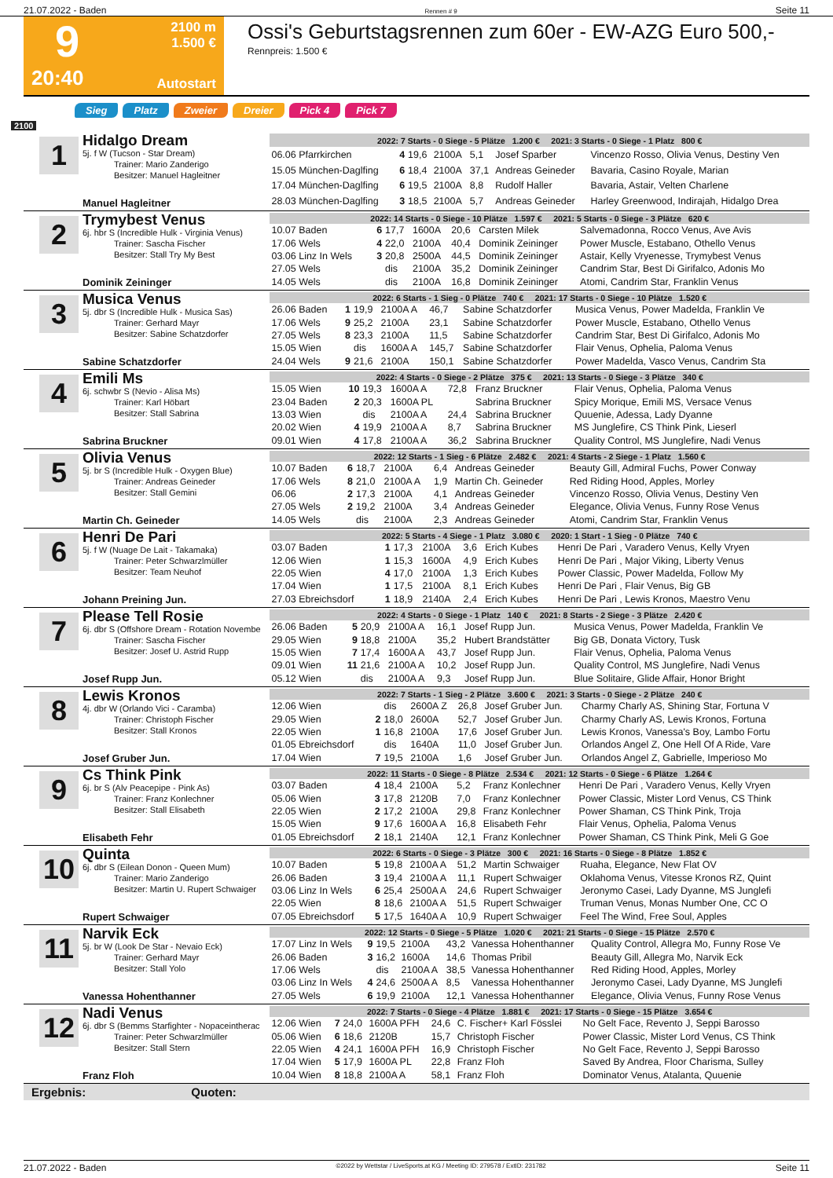21.07.2022 - Baden Rennen # 9 Seite 11
9
2100 m
1.500 €
20:40
Autostart
Ossi's Geburtstagsrennen zum 60er - EW-AZG Euro 500,-
Rennpreis: 1.500 €
Sieg Platz Zweier Dreier Pick 4 Pick 7
2100
1
Hidalgo Dream
5j. f W (Tucson - Star Dream)
Trainer: Mario Zanderigo
Besitzer: Manuel Hagleitner
Manuel Hagleitner
| 2022: 7 Starts - 0 Siege - 5 Plätze 1.200 € 2021: 3 Starts - 0 Siege - 1 Platz 800 € | | | | | | |
| --- | --- | --- | --- | --- | --- | --- |
| 06.06 Pfarrkirchen | 4 | 19,6 | 2100A | 5,1 | Josef Sparber | Vincenzo Rosso, Olivia Venus, Destiny Ven |
| 15.05 München-Daglfing | 6 | 18,4 | 2100A | 37,1 | Andreas Geineder | Bavaria, Casino Royale, Marian |
| 17.04 München-Daglfing | 6 | 19,5 | 2100A | 8,8 | Rudolf Haller | Bavaria, Astair, Velten Charlene |
| 28.03 München-Daglfing | 3 | 18,5 | 2100A | 5,7 | Andreas Geineder | Harley Greenwood, Indirajah, Hidalgo Drea |
2
Trymybest Venus
6j. hbr S (Incredible Hulk - Virginia Venus)
Trainer: Sascha Fischer
Besitzer: Stall Try My Best
Dominik Zeininger
| 2022: 14 Starts - 0 Siege - 10 Plätze 1.597 € 2021: 5 Starts - 0 Siege - 3 Plätze 620 € | | | | | | |
| --- | --- | --- | --- | --- | --- | --- |
| 10.07 Baden | 6 | 17,7 | 1600A | 20,6 | Carsten Milek | Salvemadonna, Rocco Venus, Ave Avis |
| 17.06 Wels | 4 | 22,0 | 2100A | 40,4 | Dominik Zeininger | Power Muscle, Estabano, Othello Venus |
| 03.06 Linz In Wels | 3 | 20,8 | 2500A | 44,5 | Dominik Zeininger | Astair, Kelly Vryenesse, Trymybest Venus |
| 27.05 Wels | | dis | 2100A | 35,2 | Dominik Zeininger | Candrim Star, Best Di Girifalco, Adonis Mo |
| 14.05 Wels | | dis | 2100A | 16,8 | Dominik Zeininger | Atomi, Candrim Star, Franklin Venus |
3
Musica Venus
5j. dbr S (Incredible Hulk - Musica Sas)
Trainer: Gerhard Mayr
Besitzer: Sabine Schatzdorfer
Sabine Schatzdorfer
| 2022: 6 Starts - 1 Sieg - 0 Plätze 740 € 2021: 17 Starts - 0 Siege - 10 Plätze 1.520 € | | | | | | |
| --- | --- | --- | --- | --- | --- | --- |
| 26.06 Baden | 1 | 19,9 | 2100A A | 46,7 | Sabine Schatzdorfer | Musica Venus, Power Madelda, Franklin Ve |
| 17.06 Wels | 9 | 25,2 | 2100A | 23,1 | Sabine Schatzdorfer | Power Muscle, Estabano, Othello Venus |
| 27.05 Wels | 8 | 23,3 | 2100A | 11,5 | Sabine Schatzdorfer | Candrim Star, Best Di Girifalco, Adonis Mo |
| 15.05 Wien | | dis | 1600A A | 145,7 | Sabine Schatzdorfer | Flair Venus, Ophelia, Paloma Venus |
| 24.04 Wels | 9 | 21,6 | 2100A | 150,1 | Sabine Schatzdorfer | Power Madelda, Vasco Venus, Candrim Sta |
4
Emili Ms
6j. schwbr S (Nevio - Alisa Ms)
Trainer: Karl Höbart
Besitzer: Stall Sabrina
Sabrina Bruckner
| 2022: 4 Starts - 0 Siege - 2 Plätze 375 € 2021: 13 Starts - 0 Siege - 3 Plätze 340 € | | | | | | |
| --- | --- | --- | --- | --- | --- | --- |
| 15.05 Wien | 10 | 19,3 | 1600A A | 72,8 | Franz Bruckner | Flair Venus, Ophelia, Paloma Venus |
| 23.04 Baden | 2 | 20,3 | 1600A PL | | Sabrina Bruckner | Spicy Morique, Emili MS, Versace Venus |
| 13.03 Wien | | dis | 2100A A | 24,4 | Sabrina Bruckner | Quuenie, Adessa, Lady Dyanne |
| 20.02 Wien | 4 | 19,9 | 2100A A | 8,7 | Sabrina Bruckner | MS Junglefire, CS Think Pink, Lieserl |
| 09.01 Wien | 4 | 17,8 | 2100A A | 36,2 | Sabrina Bruckner | Quality Control, MS Junglefire, Nadi Venus |
5
Olivia Venus
5j. br S (Incredible Hulk - Oxygen Blue)
Trainer: Andreas Geineder
Besitzer: Stall Gemini
Martin Ch. Geineder
| 2022: 12 Starts - 1 Sieg - 6 Plätze 2.482 € 2021: 4 Starts - 2 Siege - 1 Platz 1.560 € | | | | | | |
| --- | --- | --- | --- | --- | --- | --- |
| 10.07 Baden | 6 | 18,7 | 2100A | 6,4 | Andreas Geineder | Beauty Gill, Admiral Fuchs, Power Conway |
| 17.06 Wels | 8 | 21,0 | 2100A A | 1,9 | Martin Ch. Geineder | Red Riding Hood, Apples, Morley |
| 06.06 | 2 | 17,3 | 2100A | 4,1 | Andreas Geineder | Vincenzo Rosso, Olivia Venus, Destiny Ven |
| 27.05 Wels | 2 | 19,2 | 2100A | 3,4 | Andreas Geineder | Elegance, Olivia Venus, Funny Rose Venus |
| 14.05 Wels | | dis | 2100A | 2,3 | Andreas Geineder | Atomi, Candrim Star, Franklin Venus |
6
Henri De Pari
5j. f W (Nuage De Lait - Takamaka)
Trainer: Peter Schwarzlmüller
Besitzer: Team Neuhof
Johann Preining Jun.
| 2022: 5 Starts - 4 Siege - 1 Platz 3.080 € 2020: 1 Start - 1 Sieg - 0 Plätze 740 € | | | | | | |
| --- | --- | --- | --- | --- | --- | --- |
| 03.07 Baden | 1 | 17,3 | 2100A | 3,6 | Erich Kubes | Henri De Pari , Varadero Venus, Kelly Vryen |
| 12.06 Wien | 1 | 15,3 | 1600A | 4,9 | Erich Kubes | Henri De Pari , Major Viking, Liberty Venus |
| 22.05 Wien | 4 | 17,0 | 2100A | 1,3 | Erich Kubes | Power Classic, Power Madelda, Follow My |
| 17.04 Wien | 1 | 17,5 | 2100A | 8,1 | Erich Kubes | Henri De Pari , Flair Venus, Big GB |
| 27.03 Ebreichsdorf | 1 | 18,9 | 2140A | 2,4 | Erich Kubes | Henri De Pari , Lewis Kronos, Maestro Venu |
7
Please Tell Rosie
6j. dbr S (Offshore Dream - Rotation Novembe
Trainer: Sascha Fischer
Besitzer: Josef U. Astrid Rupp
Josef Rupp Jun.
| 2022: 4 Starts - 0 Siege - 1 Platz 140 € 2021: 8 Starts - 2 Siege - 3 Plätze 2.420 € | | | | | | |
| --- | --- | --- | --- | --- | --- | --- |
| 26.06 Baden | 5 | 20,9 | 2100A A | 16,1 | Josef Rupp Jun. | Musica Venus, Power Madelda, Franklin Ve |
| 29.05 Wien | 9 | 18,8 | 2100A | 35,2 | Hubert Brandstätter | Big GB, Donata Victory, Tusk |
| 15.05 Wien | 7 | 17,4 | 1600A A | 43,7 | Josef Rupp Jun. | Flair Venus, Ophelia, Paloma Venus |
| 09.01 Wien | 11 | 21,6 | 2100A A | 10,2 | Josef Rupp Jun. | Quality Control, MS Junglefire, Nadi Venus |
| 05.12 Wien | | dis | 2100A A | 9,3 | Josef Rupp Jun. | Blue Solitaire, Glide Affair, Honor Bright |
8
Lewis Kronos
4j. dbr W (Orlando Vici - Caramba)
Trainer: Christoph Fischer
Besitzer: Stall Kronos
Josef Gruber Jun.
| 2022: 7 Starts - 1 Sieg - 2 Plätze 3.600 € 2021: 3 Starts - 0 Siege - 2 Plätze 240 € | | | | | | |
| --- | --- | --- | --- | --- | --- | --- |
| 12.06 Wien | | dis | 2600A Z | 26,8 | Josef Gruber Jun. | Charmy Charly AS, Shining Star, Fortuna V |
| 29.05 Wien | 2 | 18,0 | 2600A | 52,7 | Josef Gruber Jun. | Charmy Charly AS, Lewis Kronos, Fortuna |
| 22.05 Wien | 1 | 16,8 | 2100A | 17,6 | Josef Gruber Jun. | Lewis Kronos, Vanessa's Boy, Lambo Fortu |
| 01.05 Ebreichsdorf | | dis | 1640A | 11,0 | Josef Gruber Jun. | Orlandos Angel Z, One Hell Of A Ride, Vare |
| 17.04 Wien | 7 | 19,5 | 2100A | 1,6 | Josef Gruber Jun. | Orlandos Angel Z, Gabrielle, Imperioso Mo |
9
Cs Think Pink
6j. br S (Alv Peacepipe - Pink As)
Trainer: Franz Konlechner
Besitzer: Stall Elisabeth
Elisabeth Fehr
| 2022: 11 Starts - 0 Siege - 8 Plätze 2.534 € 2021: 12 Starts - 0 Siege - 6 Plätze 1.264 € | | | | | | |
| --- | --- | --- | --- | --- | --- | --- |
| 03.07 Baden | 4 | 18,4 | 2100A | 5,2 | Franz Konlechner | Henri De Pari , Varadero Venus, Kelly Vryen |
| 05.06 Wien | 3 | 17,8 | 2120B | 7,0 | Franz Konlechner | Power Classic, Mister Lord Venus, CS Think |
| 22.05 Wien | 2 | 17,2 | 2100A | 29,8 | Franz Konlechner | Power Shaman, CS Think Pink, Troja |
| 15.05 Wien | 9 | 17,6 | 1600A A | 16,8 | Elisabeth Fehr | Flair Venus, Ophelia, Paloma Venus |
| 01.05 Ebreichsdorf | 2 | 18,1 | 2140A | 12,1 | Franz Konlechner | Power Shaman, CS Think Pink, Meli G Goe |
10
Quinta
6j. dbr S (Eilean Donon - Queen Mum)
Trainer: Mario Zanderigo
Besitzer: Martin U. Rupert Schwaiger
Rupert Schwaiger
| 2022: 6 Starts - 0 Siege - 3 Plätze 300 € 2021: 16 Starts - 0 Siege - 8 Plätze 1.852 € | | | | | | |
| --- | --- | --- | --- | --- | --- | --- |
| 10.07 Baden | 5 | 19,8 | 2100A A | 51,2 | Martin Schwaiger | Ruaha, Elegance, New Flat OV |
| 26.06 Baden | 3 | 19,4 | 2100A A | 11,1 | Rupert Schwaiger | Oklahoma Venus, Vitesse Kronos RZ, Quint |
| 03.06 Linz In Wels | 6 | 25,4 | 2500A A | 24,6 | Rupert Schwaiger | Jeronymo Casei, Lady Dyanne, MS Junglefi |
| 22.05 Wien | 8 | 18,6 | 2100A A | 51,5 | Rupert Schwaiger | Truman Venus, Monas Number One, CC O |
| 07.05 Ebreichsdorf | 5 | 17,5 | 1640A A | 10,9 | Rupert Schwaiger | Feel The Wind, Free Soul, Apples |
11
Narvik Eck
5j. br W (Look De Star - Nevaio Eck)
Trainer: Gerhard Mayr
Besitzer: Stall Yolo
Vanessa Hohenthanner
| 2022: 12 Starts - 0 Siege - 5 Plätze 1.020 € 2021: 21 Starts - 0 Siege - 15 Plätze 2.570 € | | | | | | |
| --- | --- | --- | --- | --- | --- | --- |
| 17.07 Linz In Wels | 9 | 19,5 | 2100A | 43,2 | Vanessa Hohenthanner | Quality Control, Allegra Mo, Funny Rose Ve |
| 26.06 Baden | 3 | 16,2 | 1600A | 14,6 | Thomas Pribil | Beauty Gill, Allegra Mo, Narvik Eck |
| 17.06 Wels | | dis | 2100A A | 38,5 | Vanessa Hohenthanner | Red Riding Hood, Apples, Morley |
| 03.06 Linz In Wels | 4 | 24,6 | 2500A A | 8,5 | Vanessa Hohenthanner | Jeronymo Casei, Lady Dyanne, MS Junglefi |
| 27.05 Wels | 6 | 19,9 | 2100A | 12,1 | Vanessa Hohenthanner | Elegance, Olivia Venus, Funny Rose Venus |
12
Nadi Venus
6j. dbr S (Bemms Starfighter - Nopaceintherac
Trainer: Peter Schwarzlmüller
Besitzer: Stall Stern
Franz Floh
| 2022: 7 Starts - 0 Siege - 4 Plätze 1.881 € 2021: 17 Starts - 0 Siege - 15 Plätze 3.654 € | | | | | | |
| --- | --- | --- | --- | --- | --- | --- |
| 12.06 Wien | 7 | 24,0 | 1600A PFH | 24,6 | C. Fischer+ Karl Fösslei | No Gelt Face, Revento J, Seppi Barosso |
| 05.06 Wien | 6 | 18,6 | 2120B | 15,7 | Christoph Fischer | Power Classic, Mister Lord Venus, CS Think |
| 22.05 Wien | 4 | 24,1 | 1600A PFH | 16,9 | Christoph Fischer | No Gelt Face, Revento J, Seppi Barosso |
| 17.04 Wien | 5 | 17,9 | 1600A PL | 22,8 | Franz Floh | Saved By Andrea, Floor Charisma, Sulley |
| 10.04 Wien | 8 | 18,8 | 2100A A | 58,1 | Franz Floh | Dominator Venus, Atalanta, Quuenie |
Ergebnis: Quoten:
21.07.2022 - Baden ©2022 by Wettstar / LiveSports.at KG / Meeting ID: 279578 / ExtID: 231782 Seite 11